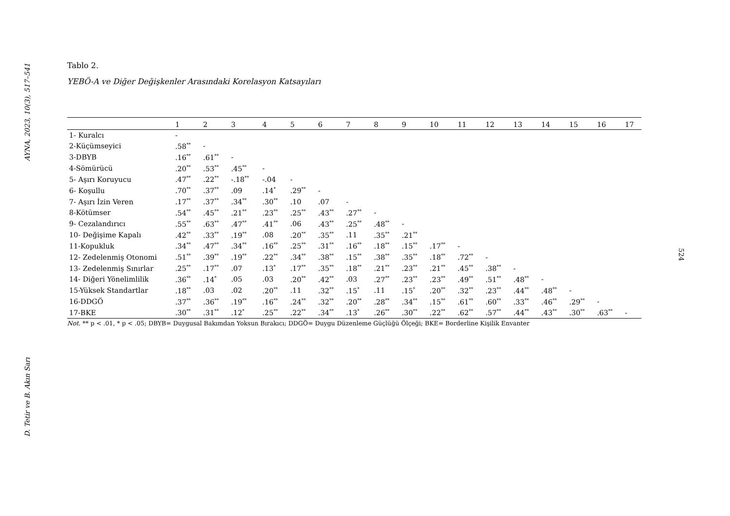AYNA, 2023, 10(3), 517–541
D. Tetir ve B. Akın Sarı
Tablo 2.
YEBÖ-A ve Diğer Değişkenler Arasındaki Korelasyon Katsayıları
| | 1 | 2 | 3 | 4 | 5 | 6 | 7 | 8 | 9 | 10 | 11 | 12 | 13 | 14 | 15 | 16 | 17 |
| --- | --- | --- | --- | --- | --- | --- | --- | --- | --- | --- | --- | --- | --- | --- | --- | --- | --- |
| 1- Kuralcı | - | | | | | | | | | | | | | | | | |
| 2-Küçümseyici | .58<sup>**</sup> | - | | | | | | | | | | | | | | | |
| 3-DBYB | .16<sup>**</sup> | .61<sup>**</sup> | - | | | | | | | | | | | | | | |
| 4-Sömürücü | .20<sup>**</sup> | .53<sup>**</sup> | .45<sup>**</sup> | - | | | | | | | | | | | | | |
| 5- Aşırı Koruyucu | .47<sup>**</sup> | .22<sup>**</sup> | -.18<sup>**</sup> | -.04 | - | | | | | | | | | | | | |
| 6- Koşullu | .70<sup>**</sup> | .37<sup>**</sup> | .09 | .14<sup>*</sup> | .29<sup>**</sup> | - | | | | | | | | | | | |
| 7- Aşırı İzin Veren | .17<sup>**</sup> | .37<sup>**</sup> | .34<sup>**</sup> | .30<sup>**</sup> | .10 | .07 | - | | | | | | | | | | |
| 8-Kötümser | .54<sup>**</sup> | .45<sup>**</sup> | .21<sup>**</sup> | .23<sup>**</sup> | .25<sup>**</sup> | .43<sup>**</sup> | .27<sup>**</sup> | - | | | | | | | | | |
| 9- Cezalandırıcı | .55<sup>**</sup> | .63<sup>**</sup> | .47<sup>**</sup> | .41<sup>**</sup> | .06 | .43<sup>**</sup> | .25<sup>**</sup> | .48<sup>**</sup> | - | | | | | | | | |
| 10- Değişime Kapalı | .42<sup>**</sup> | .33<sup>**</sup> | .19<sup>**</sup> | .08 | .20<sup>**</sup> | .35<sup>**</sup> | .11 | .35<sup>**</sup> | .21<sup>**</sup> | | | | | | | | |
| 11-Kopukluk | .34<sup>**</sup> | .47<sup>**</sup> | .34<sup>**</sup> | .16<sup>**</sup> | .25<sup>**</sup> | .31<sup>**</sup> | .16<sup>**</sup> | .18<sup>**</sup> | .15<sup>**</sup> | .17<sup>**</sup> | - | | | | | | |
| 12- Zedelenmiş Otonomi | .51<sup>**</sup> | .39<sup>**</sup> | .19<sup>**</sup> | .22<sup>**</sup> | .34<sup>**</sup> | .38<sup>**</sup> | .15<sup>**</sup> | .38<sup>**</sup> | .35<sup>**</sup> | .18<sup>**</sup> | .72<sup>**</sup> | - | | | | | |
| 13- Zedelenmiş Sınırlar | .25<sup>**</sup> | .17<sup>**</sup> | .07 | .13<sup>*</sup> | .17<sup>**</sup> | .35<sup>**</sup> | .18<sup>**</sup> | .21<sup>**</sup> | .23<sup>**</sup> | .21<sup>**</sup> | .45<sup>**</sup> | .38<sup>**</sup> | - | | | | |
| 14- Diğeri Yönelimlilik | .36<sup>**</sup> | .14<sup>*</sup> | .05 | .03 | .20<sup>**</sup> | .42<sup>**</sup> | .03 | .27<sup>**</sup> | .23<sup>**</sup> | .23<sup>**</sup> | .49<sup>**</sup> | .51<sup>**</sup> | .48<sup>**</sup> | - | | | |
| 15-Yüksek Standartlar | .18<sup>**</sup> | .03 | .02 | .20<sup>**</sup> | .11 | .32<sup>**</sup> | .15<sup>*</sup> | .11 | .15<sup>*</sup> | .20<sup>**</sup> | .32<sup>**</sup> | .23<sup>**</sup> | .44<sup>**</sup> | .48<sup>**</sup> | - | | |
| 16-DDGÖ | .37<sup>**</sup> | .36<sup>**</sup> | .19<sup>**</sup> | .16<sup>**</sup> | .24<sup>**</sup> | .32<sup>**</sup> | .20<sup>**</sup> | .28<sup>**</sup> | .34<sup>**</sup> | .15<sup>**</sup> | .61<sup>**</sup> | .60<sup>**</sup> | .33<sup>**</sup> | .46<sup>**</sup> | .29<sup>**</sup> | - | |
| 17-BKE | .30<sup>**</sup> | .31<sup>**</sup> | .12<sup>*</sup> | .25<sup>**</sup> | .22<sup>**</sup> | .34<sup>**</sup> | .13<sup>*</sup> | .26<sup>**</sup> | .30<sup>**</sup> | .22<sup>**</sup> | .62<sup>**</sup> | .57<sup>**</sup> | .44<sup>**</sup> | .43<sup>**</sup> | .30<sup>**</sup> | .63<sup>**</sup> | - |
Not. ** p < .01, * p < .05; DBYB= Duygusal Bakımdan Yoksun Bırakıcı; DDGÖ= Duygu Düzenleme Güçlüğü Ölçeği; BKE= Borderline Kişilik Envanter
524